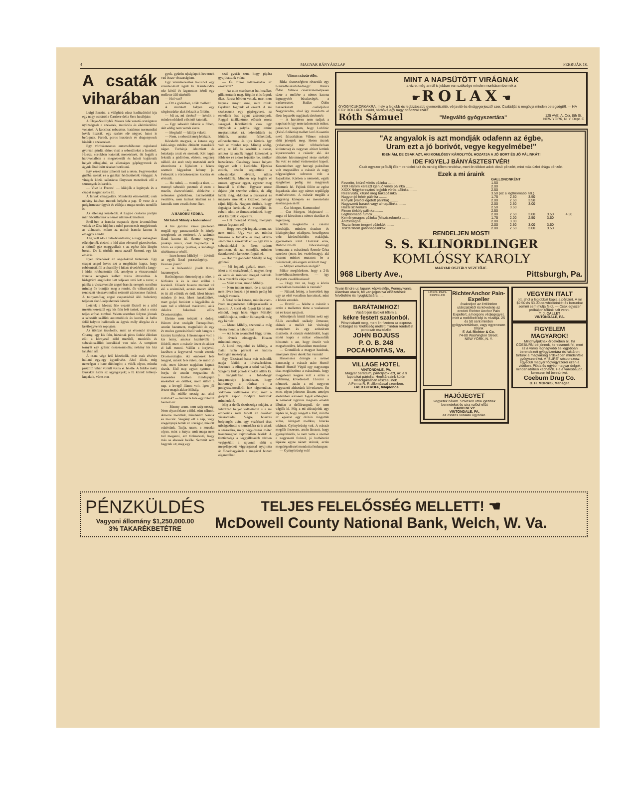4 MAGYAR BÁNYÁSZLAP FEBRUÁR 18.
A csaták viharában.
Luigi Barzini, a világhirü olasz haditudósító irja egy nagy csatáról a Carriere della Sera hasábjain:
A Claye-Souillyből Meaux felé vezető országuton nyüzsögnek a szekerek, municiós és élelmiszállitó vonatok. A kocsikat robusztus, hatalmas normandiai lovak huzzák, egy szekér elé négyet, hatot is befognak. Fáradt, poros huszárok és dragonyosok kisérik a szekereket.
Egy vöröskeresztes automobilvonat zajtalanul gyorsan gördül előre; viszi a sebesülteket a frontból. Hosszu sorokban katonák menetelnek, ők fogják a harcvonalban a megsebesült és halott bajtársaik helyét elfoglalni, az ellenséges gépfegyverek és ágyuk által ütött réseket betölteni.
Egy ezred zuáv pihenőt tart a réten. Fegyvereiket gulába rakták és a gulákat feldiszitették virággal. A virágok közül szikrázva fényesen merednek elő a szuronyok és kardok.
— Vive la France! — kiáltják a legények és a csapat megint sorba áll.
A falvak elhagyottak. Mindenki elmenekült; csak néhány faluban maradt helyén a pap. Ő vette át a polgármester ügyeit és ellátja a maga rendes teendőit is.
Az ellenség közeledik. A Lugu-i csatorna partján már felcsillannak a német ulánusok lándzsái.
Ereil-ben a francia csapatok épen átvonulóban voltak az Oise hidján; a tulsó parton már megjelentek az ulánusok, mikor az utolsó francia katona is elhagyta a hidat.
Alig volt idő a felrobbantására; a nagy sietségben elfelejtették elzárni a hid alatt elvezető gázcsöveket, a kiömlő gáz meggyulladt s az egész falu lángba borult. De ki törődik most azzal? Semmi, egy kis elnézés.
Ilyen tévedések az angoloknál történnek. Egy csapat angol lovas azt a megbizást kapta, hogy robbantsák föl a chantilly-i hidat; tévedésből a langy-i hidat robbantották fel, amelyen a visszavonuló francia seregnek kellett volna átvonulnia. A hidegvérü angolokat lett teljesen urrá lett a zavar, a pánik; a visszavonuló angol-francia seregek soraiban mindig ők bontják meg a rendet, ők változtatják a rendezett visszavonulást rettentő zürzavaros futássá. A tulnyomólag angol csapatokból álló balszárny teljesen akció-képtelennek látszik.
Letérek a Meaux féle vezető főutról és a zöld mezőn keresztül egy kis falu felé tartok, ahol a csata teljes erővel tombol. Velem szemben folyton jönnek a sebesült szállitó automobilok és kocsik. A fadlu felől folyton hallatszik az ágyuk mély dörgése és a kézifegyverek ropogása.
Az ütközet távolodik, mint az elvonuló zivatar. Charny, egy kis falu, házainak piros fedele élénken elüt a környező zöld mezőtől, municiós és sebesültszállitó kocsikkal van tele. A templom tornyát egy gránát összerombolta; néhány kis ház lángban áll.
A csata vége felé közeledik, már csak elvétve hallani egy-egy ágyulövést. Ahol állok, még nemrégen a harc dühöngött; a vidék olyan, mintha pusztító vihar vonult volna el felette. A földbe mély lyukakat ástak az ágyugolyók; a fü között töltény-kupakok, véres ron-
gyok, gyürött ujságlapok hevernek vad össze-visszaságban.
Egy vöröskeresztes kocsiból egy szanitéc-tiszt ugrik ki. Kémlelődve néz körül és izgatottan kérdi egy mellette álló tüzértől:
— Hol van?
— Ott a gödörben, a fák mellett!
A mutatott helyen egy sárgásszürke alak fekszik a földön.
— Mi az, mi történt? — kérdik a minden oldalról elősiető katonák.
— Egy sebesült fekszik a füben, akit eddig nem vettek észre.
— Meghalt! — kiáltja valaki.
— Nem, a sebesült még lélekzik.
Közelebb megyek, a katona egy kaki-sárga ruhába öltözött marokkói néger. Turbánja lebomlott és betakarja arcát és szemeit. Két napja fekszik a gödörben, élelem, segitség nélkül. Az arab szép metszésü arcát eltorzitotta a fájdalom s fekete szemeit bágyadtan lehuny ja. Felteszik a vöröskeresztes kocsira és elviszik.
— Ha tudná, — mondja a tiszt, — mennyi sebesült pusztult el ezen a mezőn, észrevétlenül, elfeledve a rettenetes gödrökben. Eszméletüket vesztitve, nem tudnak kiáltani és a katonák nem veszik észre őket.
—o—
A HÁBORU SODRA.
Mit látott Mihály a háboruban?
A kis galiciai város piacterén megáll egy parasztszekér és köréje sereglenek az emberek. A szalmán fiatal katona ül. Szeme ragyog, puskája nincs, csak bajonettje. A bluza és sipkája piszkos, a kabátujja sötétbarna a vértől.
— Isten hozott Mihály! — üdvözli az egyik fiatal parasztlegény. — Honnan jössz?
— A háboruból jövök Kasu, hazamegyek.
Barátságosan rámosolyog a nőre, a férfiakra is és le akar szállni a kocsiról. Először hosszu mankót tol elő a szalmából, azután merev lábát és itt áll előttük és örül. Mert hiszen minden jó lesz. Most hazaküldték, mert golyó furódott a lágyékába és nem tud a többivel masirozni, akik dalolva haladnak előre Oroszországba.
Eleinte nem tetszett a dolog. Három évet szolgált Tarnopolban, azután hazament, megnősült és egy év mulva gyereksirástól volt hangos a kicsiny kunyhója. Háromnapos volt a kis leány, amikor hazahivták a földről, mert a császár üzent és akkor el kell menni. Vállán a borjuval, kezében a fegyverrel vonult ezrede Oroszországba. Az emberek fele lengyel, másik fele rutén, de mind jó volt, mert kétszer napjában kaptak tisztát. Első nap ugyan nyomta a borju, de azután megszokta és menetelés közben mindnyájan énekeltek és örültek, mert sütött a nap, a levegő illatos volt. Igen jól érezte magát akkor Mihály.
— És miféle ország az, ahol voltatok? — kérdezte tőle egy ruténul beszélő ur.
— Bizony uram, nem szép ország. Nem olyan fekete a föld, mint nálunk. Amerre mentünk, mindenütt homok és mocsár. Szegény ott a nép, vagy szegénynyé tették az országot, mielőtt odaértünk. Tudja, uram, a muszka olyan, mint a kutya; amit maga nem tud megenni, azt tönkreteszi, hogy más se ehessék belőle. Semmit sem hagytak ott, még egy
szál gyufát sem, hogy pipára gyujthattunk volna.
— És mikor találkoztatok az oroszszal?
— Az uton csakhamar hat kozákot pillantottunk meg. Rögtön el is fogtuk őket. Rossz bőrben voltak, mert nem kapnak annyit enni, mint mink. Gyakran fogtunk el oroszt. A mi szakaszunk egy gépfegyvert, az ezredünk hat ágyut zsákmányolt. Reggel találkoztunk először orosz sereggel. Körülöttünk csak ugy fütyöltek a golyók. Ugy, amint megtanitottak rá, lefeküdtünk és lőttünk, azután felkeltünk, előrerohantunk és ujra lőttünk. Igy volt ez minden nap. Mindig addig, amig az idő be kezdtük a csatát, amikor az araték reggel kimennek a földekre és akkor fejeztük be, amikor hazatérnek. Csakhogy kasza helyett fegyver volt a kezünkbe. Éjszaka ettünk, azután segitettünk a sebesülteket elvinni, utána lefeküdtünk. Minden nap fogtak el oroszt, egyszer egyet, egyszer meg husznál is többet.. Egyszer orosz őrjárat jött szembe velünk, de alig láttak még, eldobták a puskáikat és magasra emelték a kezüket, nehogy rájuk lőjjünk. Nagyon örültek, hogy fogságba kerültek. A vezetőjük öt rubelt adott az őrmesterünknek, hogy őket küldjük ki őrjáratra.
— Hát mondjad Mihály, menynyi oroszt fogtatok el?
— Hogy mennyit fogtak, uram, azt nem tudni. Ugy van az, mintha kimenne a földekre és meg akarná számolni a keresztek et. — Igy van a sebesültekkel is. Nem tudom pontosan, de azt mondják, minden tizenkettedik keresztet fogták el.
— Hát mit gondolsz Mihály, ki fog győzni?
— Mi fogunk győzni, uram. — Mert a mi császárunk jó, nagyon öreg és okos és mindent megad nekünk. De a muszkák cárja rossz.
— Miért rossz, mond Mihály.
— Nem tudom uram, de a szolgái nem hivek hozzá s jó urnak pedig hü szolgái vannak.
A fiatal rutén katona, miután evett-ivott, nagynehezen felkapaszkodik a kocsira. A kocsi elé fogott kis ló már elindul, hogy haza vigye Mihályt szülőfalujába, amikor fölhangzik még egy kérdés:
— Mond Mihály, szeretnél-e még vissza menni a háboruba?
— Az Isten akaratától függ, uram. Ha hivnak elmegyek. Hiszen mindenki megy.
A kocsi megindul és Mihály, a fiatal rutén paraszt és katona boldogan mosolyog.
Egy félszázad baka már második napja fekűdt a lövészárokban. Ezeknek is elfogyott a szini valójuk. Szegény fiuk pokoli kinokat álltak ki. E hangulatban a főhadnagy kutyamosója jelentkezett, hogy hátramegy a trénhez s a podgyászkocsikról hoz cigarettákat. Vakmerő vállalkozás volt, mert a golyók zápor módjára hullottak mindenfelé.
Mig a derék tisztiszolga odajárt, a félszázad helyet változtatott s a mi emberünk nem tudott az övéihez visszatalálni. Végre, hosszas bolyongás után, egy vezérkari tiszt utbaigazitotta s nemsokára rá is akadt a századára, mely négy-ötszáz méter hosszuságban rajvonalban fekűdt. A tisztiszolga a leggyilkosabb tüzben végigsétált a rajvonal előtt s megelégedett vigyorgással nyujtotta át főhadnagyának a magával hozott eigarettákat.
Vilmos császár előtt.
Ritka tisztességben részesült egy honvédhuszárfőhadnagy: Balázs Ödön. Vilmos császárszemélyesen tüzte a mellére a német katona legnagyobb büszkeségét, a vaskeresztet. Balázs Ödön hazaérkezett családjához Nagyváradra, ahol igy mondotta el élete legszebb napjának történetét:
— A harctéren nem tudjuk a napokat és igy nem tudom már mikor, parancsot kaptam, hogy Lublinic (Felső-Szilézia) mellett levő Kosentin nevü faluczkában Vilmos császár előtt jelenjek meg. Heten tisztek (valamennyi már többszörösen kitüntetve) és negyven altiszt lettünk kiparancsolva a császár elé. Az altisztek háromnegyed része székely fiu volt és mind vaskeresztet kapott. Kosentinben egy hercegi palotában volt megszállva a császár és nagy négyszögletes udvaron volt a fogadtatás. Körben a németek, egyik szegletben pedig mi magyarok állottunk fel. Fejünk fölött az egész fogadtatás alatt egy német repülőgép manővrirozott. A császár megállt a négyszög közepén és messzeható éreshangon szólt:
— Gut Morgen, Kameraden!
— Gut Morgen, Majestaet! — zugta rá kórusban a német tisztikar és legénység.
Aztán megkezdte a császár körsétáját, minden tiszthez és közlegényhez odalépett, beszélgetett vele, kérdezősködött családjuk, gyermekeik iránt. Hozzánk érve, Böhm-Ermolli táborszernagy bemutatta a császárnak Szende Géza ezredest (most lett vezérőrnagy), aki viszont minket mutatott be a császárnak, aki engem szólitott meg:
— Milyen ezredben szolgál?
Mikor megfeleltem, hogy a 2-ik honvédhuszárezredben, — igy folytatta csodálkozással:
— Hogy van az, hogy a közös ezredekben honvédek is vannak?
— Nálunk felség, a honvédek épp ugy az első vonalban harcolnak, mint a közös ezredek.
— Bravó! — felelte a császár s aztán a mellemre tüzte a vaskereszt tet és kezet nyujtott.
Altisztjeink közül feltünt neki egy 82-ik ezredbeli székely őrmester, akinek a mellét két vitézségi aranyérem és egy ezüstérem diszitette. A császár érdeklődött, hogy miért kapta s mikor elmondták höstetteit s azt, hogy ötször volt megsebesülve, lelkesülten mondotta:
— Gratulálok a magyar hazának, amelynek ilyen derék fiai vannak!
Háromszor dörögte a német katonaság a császár után: Hurrá! Hurrá! Hurrá! Végül egy nagyrangu tiszt megköszönte a császárnak, hogy megjelenni kegyes volt s aztán a defilirung következett. Először a németek, aztán a mi negyven nagyszerü altisztünk következett. Én most olyan jelenetet láttam, amelyet életemben sohasem fogok elfelejteni. A németek ugyanis magasra emelik lábukat a defilirungnál, de nem vágják ki. Mig a mi altisztjeink ugy léptek ki, hogy rengett a föld, mintha az egészet egy drótón rángatták volna, kivágott mellkas, büszke tekintet. Gyönyörüség volt. A császár megállt feszesen, arcán látszott, hogy gyönyörködik, le nem vette a szemét a nagyszerü fiukról, jó hatbétszáz lépésre egyre nézett utánuk, aztán megelégedéssel mondotta fenhangon:
— Gyönyörüség volt!
MINT A NAPSÜTÖTT VIRÁGNAK
a vizre, még annál is jobban van szüksége minden munkásembernek a
☛ ROLAX ☚
GYÓGYCUKORKÁKRA, mely a legjobb és legbiztosabb gyomortisztitó, vérjavitó és étvágygerjesztő szer. Családját is megóvja minden betegségtől, — HA EGY DOLLÁRT beküld, bárhová egy nagy dobozzal szállit
Róth Sámuel "Megváltó gyógyszertára" 125 AVE. A, Cor. 8th St.
NEW YORK, N. Y. Dept. C
"Az angyalok is azt mondják odafenn az égbe,
Uram ezt a jó borivót, vegye kegyelmébe!"
IGEN ÁM, DE CSAK AZT, AKI KOMLÓSSY KÁROLYTÓL HOZATJA A JÓ BORT ÉS JÓ PÁLINKÁT!
IDE FIGYELJ BÁNYÁSZTESTVÉR!
Csak egyszer próbálj tőlem rendelni italt és mindig tőlem rendelsz, mert én többet adok olcsó pénzért, mint más üzlet drága pénzért.
Ezek a mi áraink
| | GALLONONKÉNT | | | | |
| --- | --- | --- | --- | --- | --- |
| Favorite, kitünő vörös pálinka ........ | 1.50 | | | | |
| XXX Három kereszt igen jó vörös pálinka ........ | 2.00 | | | | |
| XXXX Négykeresztes legjobb vörös pálinka ........ | 2.50 | | | | |
| Rezervista, kitünő öreg bakapálinka ........ | 3.50 (ez a legfinomabb ital.) | | | | |
| Nagyon jó fehér pálinka ........ | 1.75 | 2.50 | 3.50 | | |
| Konyak (valódi égetett pálinka) ........ | 2.00 | 2.50 | 3.50 | | |
| Nagyszerü barack vagy almapálinka ........ | 2.00 | 2.50 | 3.00 | | |
| Hazai szilvorium ........ | 2.50 | 3.50 | | | |
| Finom törköly pálinka ........ | 2.50 | | | | |
| Legfinomabb rumok ........ | 2.00 | 2.50 | 3.00 | 3.50 | 4.50 |
| Keménymagos pálinka (Misziszeknek) ........ | 1.75 | 2.00 | 2.50 | 3.50 | |
| Ánizsmagos ........ | 2.00 | 3.00 | | | |
| Tiszta finom tengeri pálinkák ........ | 2.00 | 2.50 | 3.00 | 3.50 | |
| Tiszta finom gabonapálinkák ........ | 2.00 | 2.50 | 3.00 | 3.50 | |
RENDELJEN MOST!
S. S. KLINORDLINGER
KOMLÓSSY KAROLY
MAGYAR OSZTÁLY VEZETŐJE.
968 Liberty Ave., Pittsburgh, Pa.
Tevan Endre ur, lapunk képviselője, Pennsylvania államban utazik, fel van jogositva előfizetések felvételére és nyugtázására. ....
BARÁTAIMHOZ!
Vásároljon italokat tőlem a
kékre festett szalonból.
Pénzt takarit meg, mert én fizetem az express költséget és felelősség mellett minden rendelést pontosan eszközlök
JOHN BOJUSS
P. O. B. 248
POCAHONTAS, Va.
VILLAGE HOTEL
VINTONDALE, PA.
Magyar barátaim, pártoljátok azt, aki a ti lapotokat pártolja. Honfitársaink külön kiszolgálásban részesülnek.
A Penna R. R. állomással szemben.
FRED BITROFF, tulajdonos
LOXOL PAIN-EXPELLER
RichterAnchor Pain-Expeller
óvakodjon az értéktelen utánzatoktól és követelje az eredeti Richter Anchor Pain Expellert, a horgony védjegygyel, mint a mellékelt kép is mutatja. 25 és 50 cent minden gyógyszertárban, vagy egyenesen tőlünk
F. Ad. Richter & Co.
74-80 Washington Street.
NEW YORK, N. Y.
HAJÓJEGYET
vegyetek nálam. Szivesen utba igazitlak benneteket és utra valóul ellát
DAVID NEVY
VINTONDALE, PA.
az összes vonalak ügynöke.
VEGYEN ITALT
ott, ahol a legjobbat kapja a pénzért. A mi $2.50 és $3.00-os whiskeinket és borunkat semmi sem mulja felül. — Csak egyszer próbáljon tőlünk italt venni.
T. J. CALLET
VINTONDALE, PA.
FIGYELEM
MAGYAROK!
Mindnyájuknak érdekében áll, ha COEBURN-be jönnek, keressenek fel, mert ez a város legnagyobb és legjobban berendezett gyógyszertára és raktáron tartunk a magyarság érdekében mindenféle gyógyszereket. A "SURE" sósborszesz egyedüli magyar főgyógyszerei ezen a vidéken. Pióca és egyéb magyar dolgok minden időben kaphatók. Ha a városba jön, keressen fel bennünket.
Coeburn Drug Co.
O. H. MORRIS, Manager.
PÉNZKÜLDÉS
Vagyoni állomány $1,250,000.00
3% TAKARÉKBETÉTRE
TELJES FELELŐSSÉG MELLETT! ☚
McDowell County National Bank, Welch, W. Va.